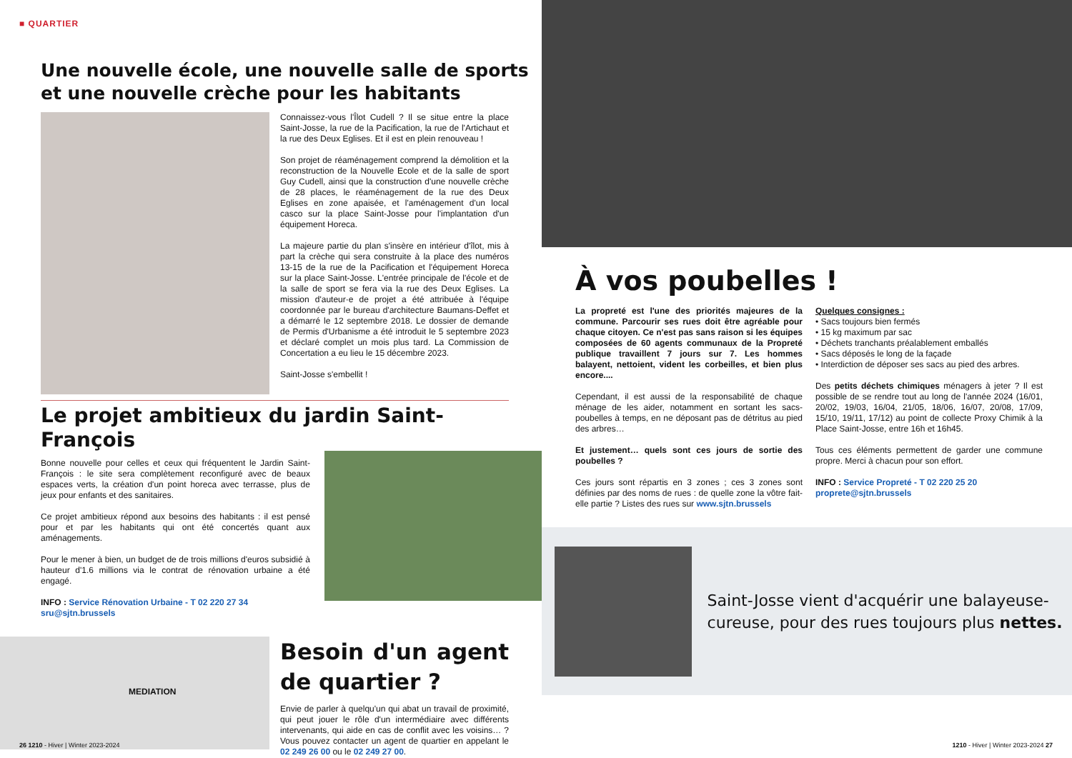■ QUARTIER
Une nouvelle école, une nouvelle salle de sports
et une nouvelle crèche pour les habitants
Connaissez-vous l'Îlot Cudell ? Il se situe entre la place Saint-Josse, la rue de la Pacification, la rue de l'Artichaut et la rue des Deux Eglises. Et il est en plein renouveau !
Son projet de réaménagement comprend la démolition et la reconstruction de la Nouvelle Ecole et de la salle de sport Guy Cudell, ainsi que la construction d'une nouvelle crèche de 28 places, le réaménagement de la rue des Deux Eglises en zone apaisée, et l'aménagement d'un local casco sur la place Saint-Josse pour l'implantation d'un équipement Horeca.
La majeure partie du plan s'insère en intérieur d'îlot, mis à part la crèche qui sera construite à la place des numéros 13-15 de la rue de la Pacification et l'équipement Horeca sur la place Saint-Josse. L'entrée principale de l'école et de la salle de sport se fera via la rue des Deux Eglises. La mission d'auteur·e de projet a été attribuée à l'équipe coordonnée par le bureau d'architecture Baumans-Deffet et a démarré le 12 septembre 2018. Le dossier de demande de Permis d'Urbanisme a été introduit le 5 septembre 2023 et déclaré complet un mois plus tard. La Commission de Concertation a eu lieu le 15 décembre 2023.
Saint-Josse s'embellit !
Le projet ambitieux du jardin Saint-François
Bonne nouvelle pour celles et ceux qui fréquentent le Jardin Saint-François : le site sera complètement reconfiguré avec de beaux espaces verts, la création d'un point horeca avec terrasse, plus de jeux pour enfants et des sanitaires.
Ce projet ambitieux répond aux besoins des habitants : il est pensé pour et par les habitants qui ont été concertés quant aux aménagements.
Pour le mener à bien, un budget de de trois millions d'euros subsidié à hauteur d'1.6 millions via le contrat de rénovation urbaine a été engagé.
INFO : Service Rénovation Urbaine - T 02 220 27 34
sru@sjtn.brussels
MEDIATION
Besoin d'un agent de quartier ?
Envie de parler à quelqu'un qui abat un travail de proximité, qui peut jouer le rôle d'un intermédiaire avec différents intervenants, qui aide en cas de conflit avec les voisins… ? Vous pouvez contacter un agent de quartier en appelant le 02 249 26 00 ou le 02 249 27 00.
26 1210 - Hiver | Winter 2023-2024
À vos poubelles !
La propreté est l'une des priorités majeures de la commune. Parcourir ses rues doit être agréable pour chaque citoyen. Ce n'est pas sans raison si les équipes composées de 60 agents communaux de la Propreté publique travaillent 7 jours sur 7. Les hommes balayent, nettoient, vident les corbeilles, et bien plus encore....
Cependant, il est aussi de la responsabilité de chaque ménage de les aider, notamment en sortant les sacs-poubelles à temps, en ne déposant pas de détritus au pied des arbres…
Et justement… quels sont ces jours de sortie des poubelles ?
Ces jours sont répartis en 3 zones ; ces 3 zones sont définies par des noms de rues : de quelle zone la vôtre fait-elle partie ? Listes des rues sur www.sjtn.brussels
Quelques consignes :
• Sacs toujours bien fermés
• 15 kg maximum par sac
• Déchets tranchants préalablement emballés
• Sacs déposés le long de la façade
• Interdiction de déposer ses sacs au pied des arbres.
Des petits déchets chimiques ménagers à jeter ? Il est possible de se rendre tout au long de l'année 2024 (16/01, 20/02, 19/03, 16/04, 21/05, 18/06, 16/07, 20/08, 17/09, 15/10, 19/11, 17/12) au point de collecte Proxy Chimik à la Place Saint-Josse, entre 16h et 16h45.
Tous ces éléments permettent de garder une commune propre. Merci à chacun pour son effort.
INFO : Service Propreté - T 02 220 25 20
proprete@sjtn.brussels
Saint-Josse vient d'acquérir une balayeuse-cureuse, pour des rues toujours plus nettes.
1210 - Hiver | Winter 2023-2024 27